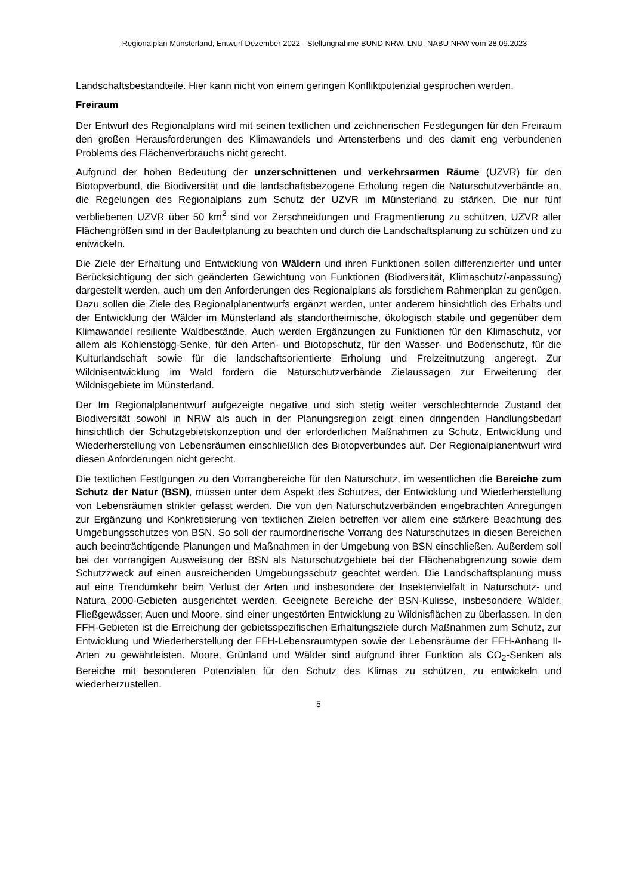Regionalplan Münsterland, Entwurf Dezember 2022 - Stellungnahme BUND NRW, LNU, NABU NRW vom 28.09.2023
Landschaftsbestandteile. Hier kann nicht von einem geringen Konfliktpotenzial gesprochen werden.
Freiraum
Der Entwurf des Regionalplans wird mit seinen textlichen und zeichnerischen Festlegungen für den Freiraum den großen Herausforderungen des Klimawandels und Artensterbens und des damit eng verbundenen Problems des Flächenverbrauchs nicht gerecht.
Aufgrund der hohen Bedeutung der unzerschnittenen und verkehrsarmen Räume (UZVR) für den Biotopverbund, die Biodiversität und die landschaftsbezogene Erholung regen die Naturschutzverbände an, die Regelungen des Regionalplans zum Schutz der UZVR im Münsterland zu stärken. Die nur fünf verbliebenen UZVR über 50 km<sup>2</sup> sind vor Zerschneidungen und Fragmentierung zu schützen, UZVR aller Flächengrößen sind in der Bauleitplanung zu beachten und durch die Landschaftsplanung zu schützen und zu entwickeln.
Die Ziele der Erhaltung und Entwicklung von Wäldern und ihren Funktionen sollen differenzierter und unter Berücksichtigung der sich geänderten Gewichtung von Funktionen (Biodiversität, Klimaschutz/-anpassung) dargestellt werden, auch um den Anforderungen des Regionalplans als forstlichem Rahmenplan zu genügen. Dazu sollen die Ziele des Regionalplanentwurfs ergänzt werden, unter anderem hinsichtlich des Erhalts und der Entwicklung der Wälder im Münsterland als standortheimische, ökologisch stabile und gegenüber dem Klimawandel resiliente Waldbestände. Auch werden Ergänzungen zu Funktionen für den Klimaschutz, vor allem als Kohlenstogg-Senke, für den Arten- und Biotopschutz, für den Wasser- und Bodenschutz, für die Kulturlandschaft sowie für die landschaftsorientierte Erholung und Freizeitnutzung angeregt. Zur Wildnisentwicklung im Wald fordern die Naturschutzverbände Zielaussagen zur Erweiterung der Wildnisgebiete im Münsterland.
Der Im Regionalplanentwurf aufgezeigte negative und sich stetig weiter verschlechternde Zustand der Biodiversität sowohl in NRW als auch in der Planungsregion zeigt einen dringenden Handlungsbedarf hinsichtlich der Schutzgebietskonzeption und der erforderlichen Maßnahmen zu Schutz, Entwicklung und Wiederherstellung von Lebensräumen einschließlich des Biotopverbundes auf. Der Regionalplanentwurf wird diesen Anforderungen nicht gerecht.
Die textlichen Festlgungen zu den Vorrangbereiche für den Naturschutz, im wesentlichen die Bereiche zum Schutz der Natur (BSN), müssen unter dem Aspekt des Schutzes, der Entwicklung und Wiederherstellung von Lebensräumen strikter gefasst werden. Die von den Naturschutzverbänden eingebrachten Anregungen zur Ergänzung und Konkretisierung von textlichen Zielen betreffen vor allem eine stärkere Beachtung des Umgebungsschutzes von BSN. So soll der raumordnerische Vorrang des Naturschutzes in diesen Bereichen auch beeinträchtigende Planungen und Maßnahmen in der Umgebung von BSN einschließen. Außerdem soll bei der vorrangigen Ausweisung der BSN als Naturschutzgebiete bei der Flächenabgrenzung sowie dem Schutzzweck auf einen ausreichenden Umgebungsschutz geachtet werden. Die Landschaftsplanung muss auf eine Trendumkehr beim Verlust der Arten und insbesondere der Insektenvielfalt in Naturschutz- und Natura 2000-Gebieten ausgerichtet werden. Geeignete Bereiche der BSN-Kulisse, insbesondere Wälder, Fließgewässer, Auen und Moore, sind einer ungestörten Entwicklung zu Wildnisflächen zu überlassen. In den FFH-Gebieten ist die Erreichung der gebietsspezifischen Erhaltungsziele durch Maßnahmen zum Schutz, zur Entwicklung und Wiederherstellung der FFH-Lebensraumtypen sowie der Lebensräume der FFH-Anhang II-Arten zu gewährleisten. Moore, Grünland und Wälder sind aufgrund ihrer Funktion als CO<sub>2</sub>-Senken als Bereiche mit besonderen Potenzialen für den Schutz des Klimas zu schützen, zu entwickeln und wiederherzustellen.
5